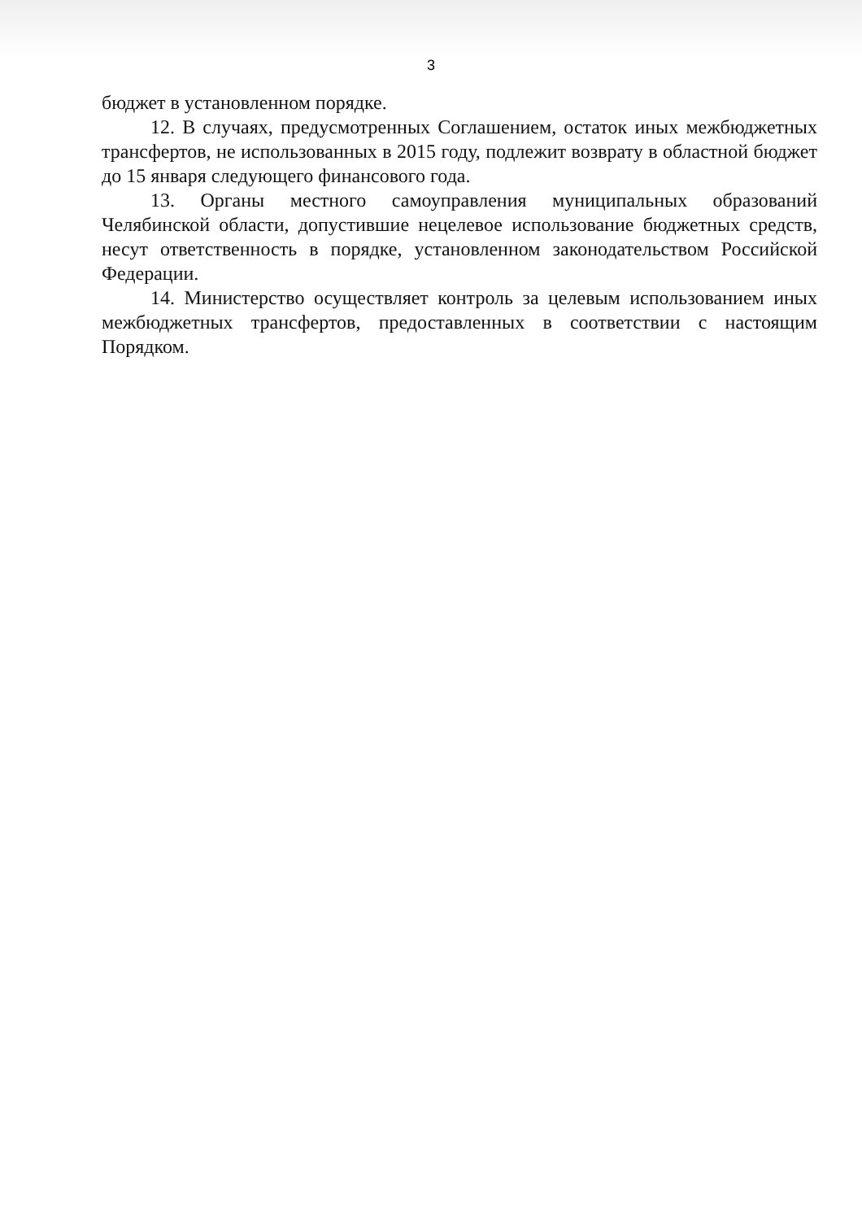3
бюджет в установленном порядке.
12. В случаях, предусмотренных Соглашением, остаток иных межбюджетных трансфертов, не использованных в 2015 году, подлежит возврату в областной бюджет до 15 января следующего финансового года.
13. Органы местного самоуправления муниципальных образований Челябинской области, допустившие нецелевое использование бюджетных средств, несут ответственность в порядке, установленном законодательством Российской Федерации.
14. Министерство осуществляет контроль за целевым использованием иных межбюджетных трансфертов, предоставленных в соответствии с настоящим Порядком.